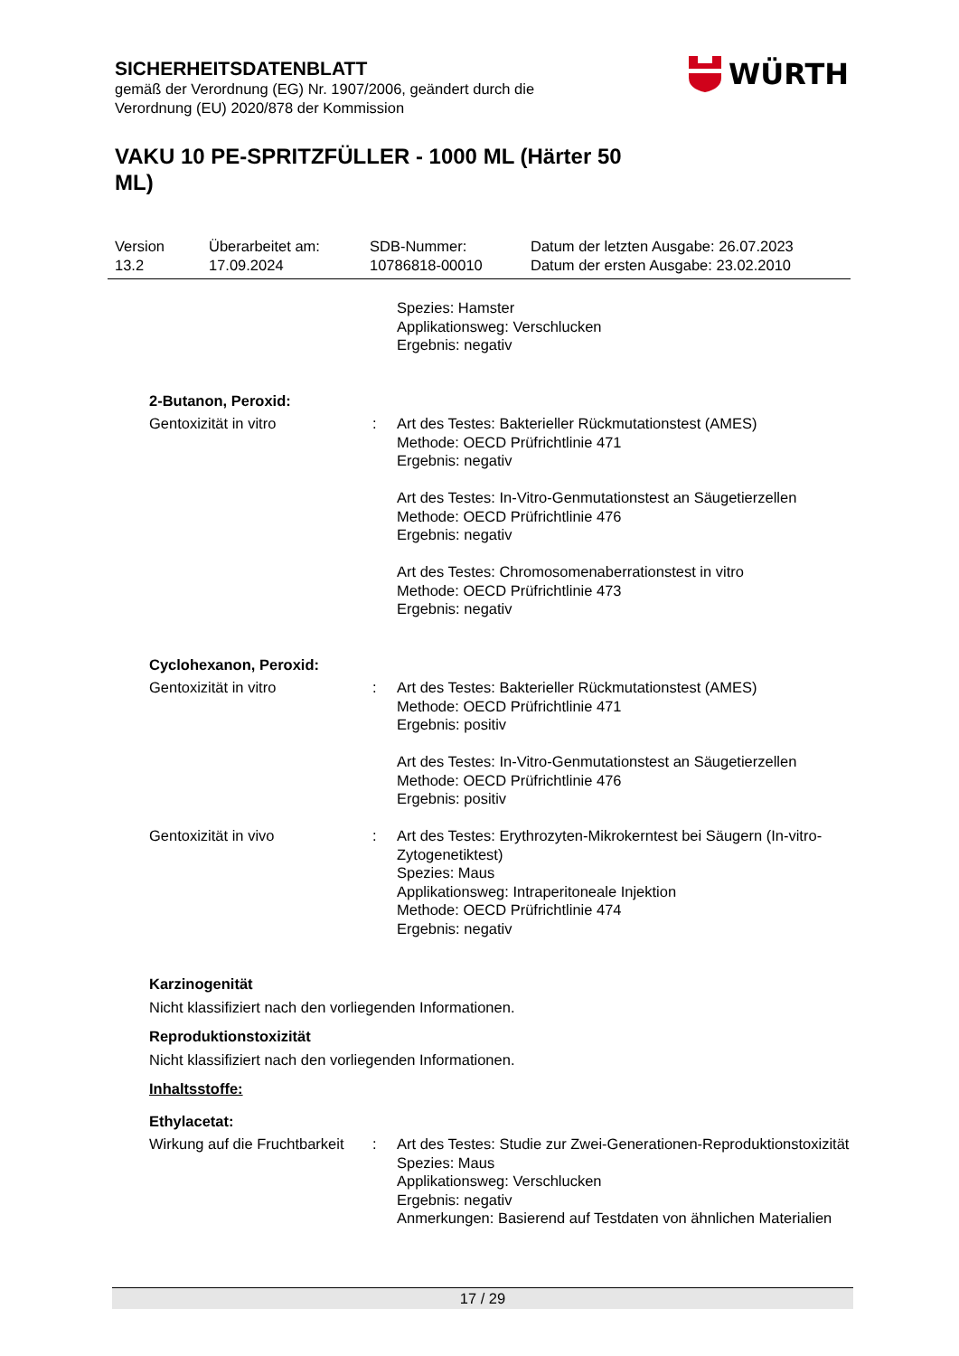SICHERHEITSDATENBLATT
gemäß der Verordnung (EG) Nr. 1907/2006, geändert durch die Verordnung (EU) 2020/878 der Kommission
WÜRTH
VAKU 10 PE-SPRITZFÜLLER - 1000 ML (Härter 50 ML)
| Version 13.2 | Überarbeitet am: 17.09.2024 | SDB-Nummer: 10786818-00010 | Datum der letzten Ausgabe: 26.07.2023 Datum der ersten Ausgabe: 23.02.2010 |
| | | Spezies: Hamster Applikationsweg: Verschlucken Ergebnis: negativ |
| 2-Butanon, Peroxid: | | |
| Gentoxizität in vitro | : | Art des Testes: Bakterieller Rückmutationstest (AMES) Methode: OECD Prüfrichtlinie 471 Ergebnis: negativ Art des Testes: In-Vitro-Genmutationstest an Säugetierzellen Methode: OECD Prüfrichtlinie 476 Ergebnis: negativ Art des Testes: Chromosomenaberrationstest in vitro Methode: OECD Prüfrichtlinie 473 Ergebnis: negativ |
| Cyclohexanon, Peroxid: | | |
| Gentoxizität in vitro | : | Art des Testes: Bakterieller Rückmutationstest (AMES) Methode: OECD Prüfrichtlinie 471 Ergebnis: positiv Art des Testes: In-Vitro-Genmutationstest an Säugetierzellen Methode: OECD Prüfrichtlinie 476 Ergebnis: positiv |
| Gentoxizität in vivo | : | Art des Testes: Erythrozyten-Mikrokerntest bei Säugern (In-vitro-Zytogenetiktest) Spezies: Maus Applikationsweg: Intraperitoneale Injektion Methode: OECD Prüfrichtlinie 474 Ergebnis: negativ |
Karzinogenität
Nicht klassifiziert nach den vorliegenden Informationen.
Reproduktionstoxizität
Nicht klassifiziert nach den vorliegenden Informationen.
Inhaltsstoffe:
Ethylacetat:
| Wirkung auf die Fruchtbarkeit | : | Art des Testes: Studie zur Zwei-Generationen-Reproduktionstoxizität Spezies: Maus Applikationsweg: Verschlucken Ergebnis: negativ Anmerkungen: Basierend auf Testdaten von ähnlichen Materialien |
17 / 29